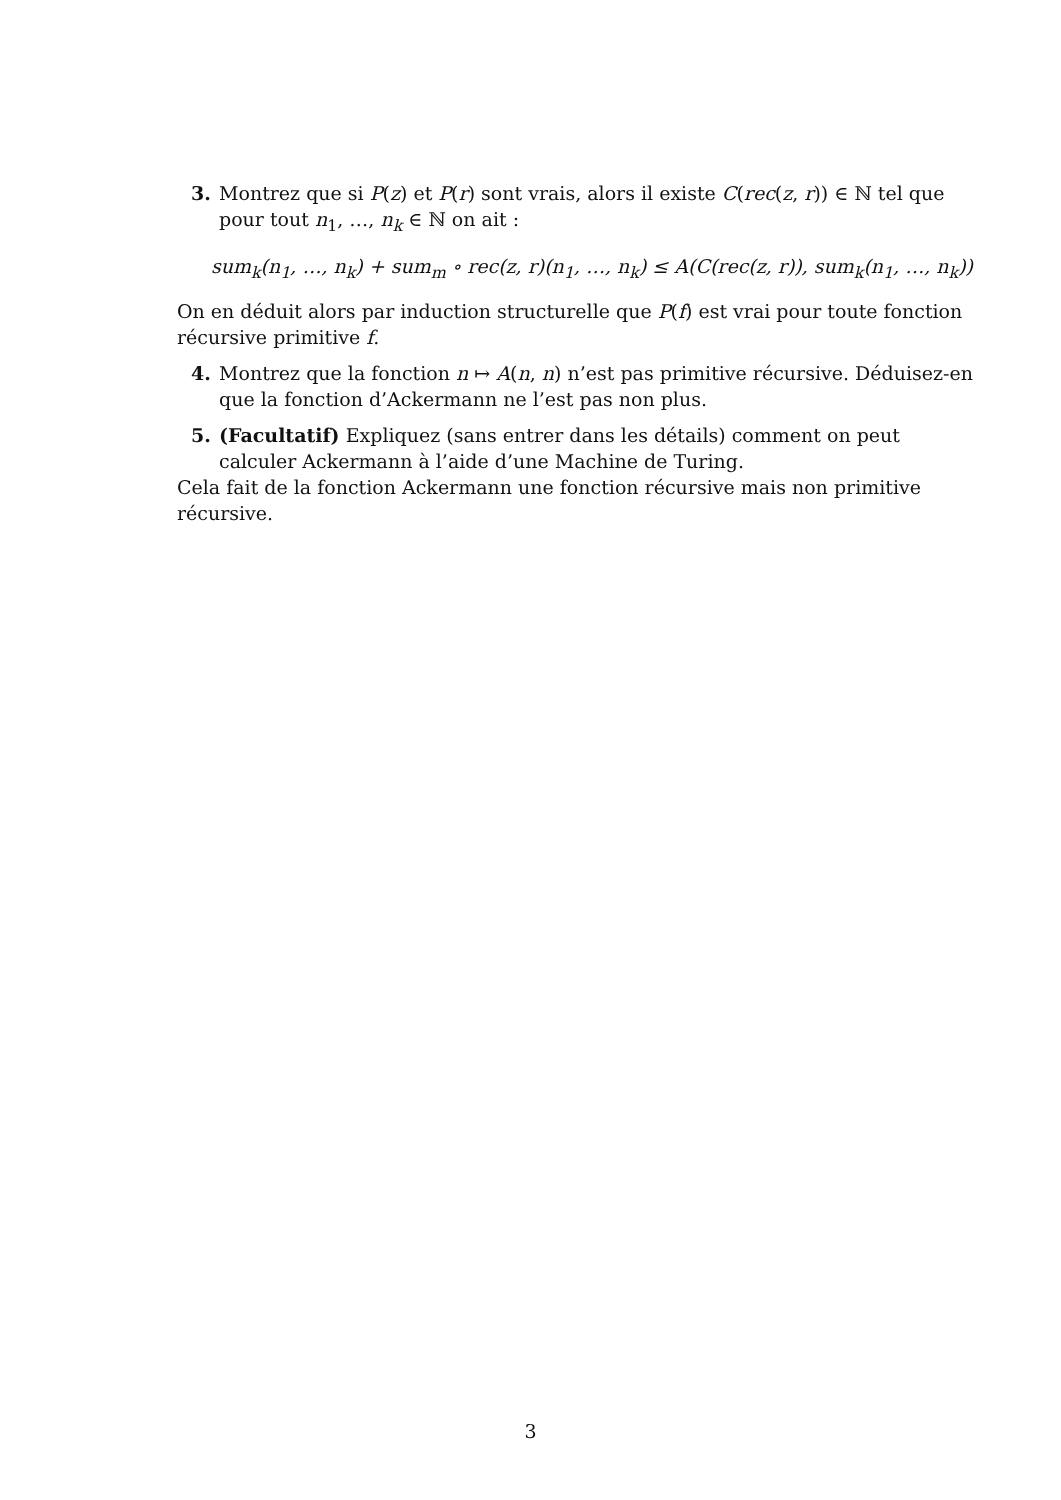3. Montrez que si P(z) et P(r) sont vrais, alors il existe C(rec(z, r)) ∈ ℕ tel que pour tout n<sub>1</sub>, …, n<sub>k</sub> ∈ ℕ on ait :
sum<sub>k</sub>(n<sub>1</sub>, …, n<sub>k</sub>) + sum<sub>m</sub> ∘ rec(z, r)(n<sub>1</sub>, …, n<sub>k</sub>) ≤ A(C(rec(z, r)), sum<sub>k</sub>(n<sub>1</sub>, …, n<sub>k</sub>))
On en déduit alors par induction structurelle que P(f) est vrai pour toute fonction récursive primitive f.
4. Montrez que la fonction n ↦ A(n, n) n’est pas primitive récursive. Déduisez-en que la fonction d’Ackermann ne l’est pas non plus.
5. (Facultatif) Expliquez (sans entrer dans les détails) comment on peut calculer Ackermann à l’aide d’une Machine de Turing.
Cela fait de la fonction Ackermann une fonction récursive mais non primitive récursive.
3